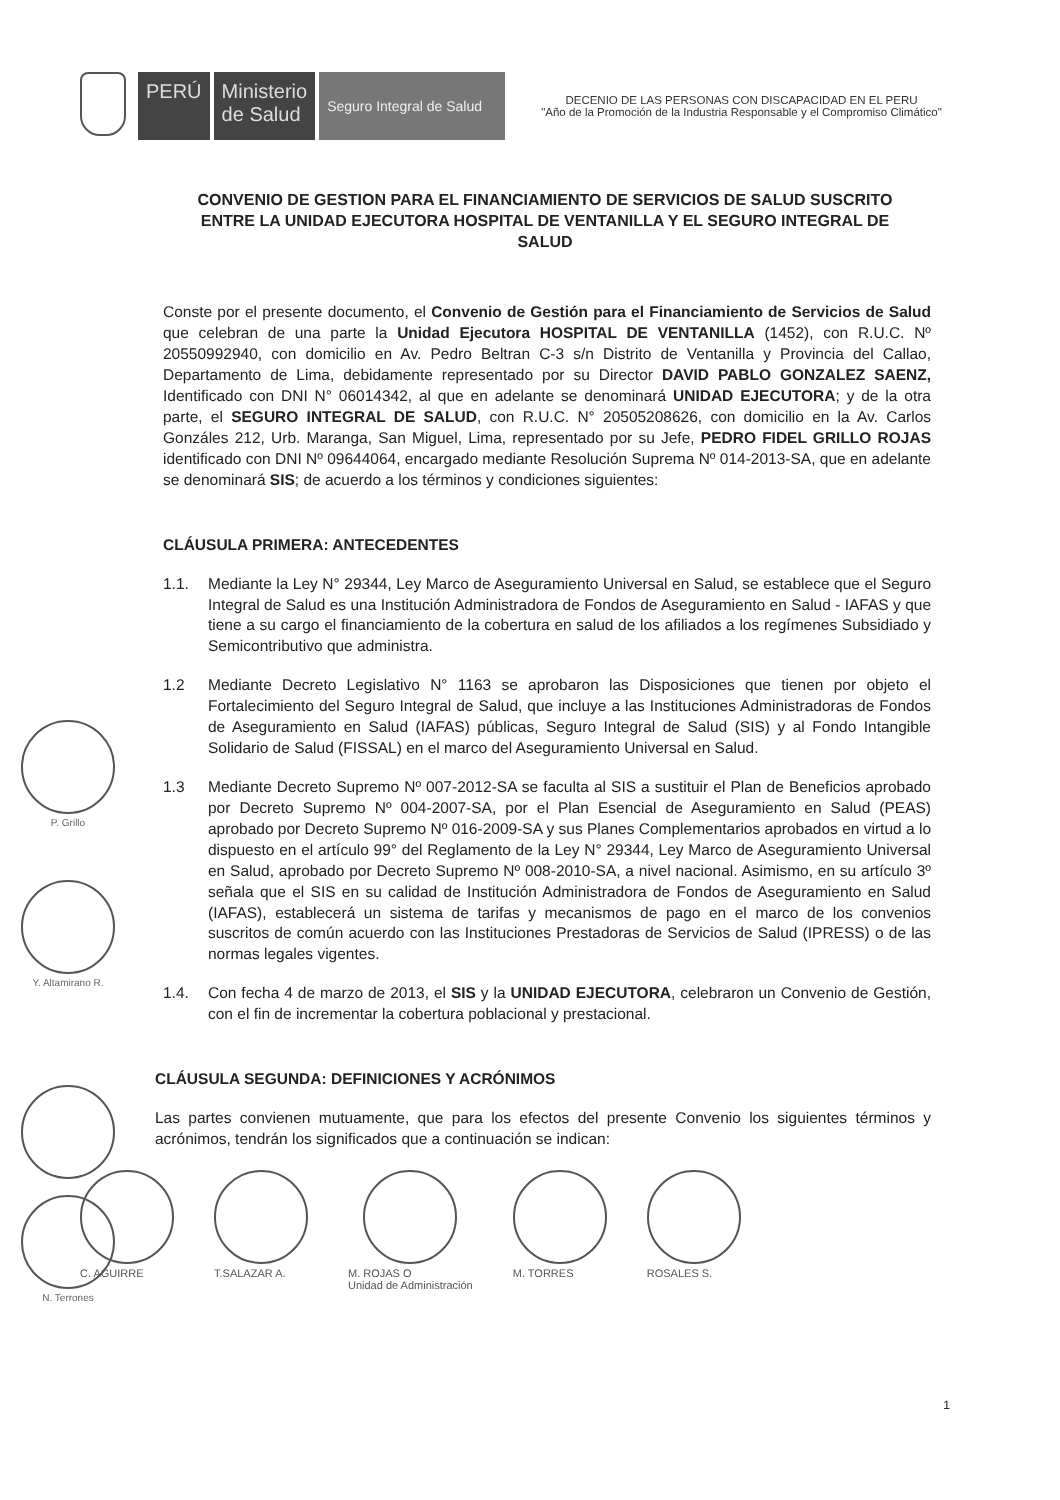PERÚ Ministerio
de Salud
Seguro Integral de Salud
DECENIO DE LAS PERSONAS CON DISCAPACIDAD EN EL PERU
"Año de la Promoción de la Industria Responsable y el Compromiso Climático"
CONVENIO DE GESTION PARA EL FINANCIAMIENTO DE SERVICIOS DE SALUD SUSCRITO ENTRE LA UNIDAD EJECUTORA HOSPITAL DE VENTANILLA Y EL SEGURO INTEGRAL DE SALUD
Conste por el presente documento, el Convenio de Gestión para el Financiamiento de Servicios de Salud que celebran de una parte la Unidad Ejecutora HOSPITAL DE VENTANILLA (1452), con R.U.C. Nº 20550992940, con domicilio en Av. Pedro Beltran C-3 s/n Distrito de Ventanilla y Provincia del Callao, Departamento de Lima, debidamente representado por su Director DAVID PABLO GONZALEZ SAENZ, Identificado con DNI N° 06014342, al que en adelante se denominará UNIDAD EJECUTORA; y de la otra parte, el SEGURO INTEGRAL DE SALUD, con R.U.C. N° 20505208626, con domicilio en la Av. Carlos Gonzáles 212, Urb. Maranga, San Miguel, Lima, representado por su Jefe, PEDRO FIDEL GRILLO ROJAS identificado con DNI Nº 09644064, encargado mediante Resolución Suprema Nº 014-2013-SA, que en adelante se denominará SIS; de acuerdo a los términos y condiciones siguientes:
CLÁUSULA PRIMERA: ANTECEDENTES
1.1. Mediante la Ley N° 29344, Ley Marco de Aseguramiento Universal en Salud, se establece que el Seguro Integral de Salud es una Institución Administradora de Fondos de Aseguramiento en Salud - IAFAS y que tiene a su cargo el financiamiento de la cobertura en salud de los afiliados a los regímenes Subsidiado y Semicontributivo que administra.
1.2 Mediante Decreto Legislativo N° 1163 se aprobaron las Disposiciones que tienen por objeto el Fortalecimiento del Seguro Integral de Salud, que incluye a las Instituciones Administradoras de Fondos de Aseguramiento en Salud (IAFAS) públicas, Seguro Integral de Salud (SIS) y al Fondo Intangible Solidario de Salud (FISSAL) en el marco del Aseguramiento Universal en Salud.
1.3 Mediante Decreto Supremo Nº 007-2012-SA se faculta al SIS a sustituir el Plan de Beneficios aprobado por Decreto Supremo Nº 004-2007-SA, por el Plan Esencial de Aseguramiento en Salud (PEAS) aprobado por Decreto Supremo Nº 016-2009-SA y sus Planes Complementarios aprobados en virtud a lo dispuesto en el artículo 99° del Reglamento de la Ley N° 29344, Ley Marco de Aseguramiento Universal en Salud, aprobado por Decreto Supremo Nº 008-2010-SA, a nivel nacional. Asimismo, en su artículo 3º señala que el SIS en su calidad de Institución Administradora de Fondos de Aseguramiento en Salud (IAFAS), establecerá un sistema de tarifas y mecanismos de pago en el marco de los convenios suscritos de común acuerdo con las Instituciones Prestadoras de Servicios de Salud (IPRESS) o de las normas legales vigentes.
1.4. Con fecha 4 de marzo de 2013, el SIS y la UNIDAD EJECUTORA, celebraron un Convenio de Gestión, con el fin de incrementar la cobertura poblacional y prestacional.
CLÁUSULA SEGUNDA: DEFINICIONES Y ACRÓNIMOS
Las partes convienen mutuamente, que para los efectos del presente Convenio los siguientes términos y acrónimos, tendrán los significados que a continuación se indican:
P. Grillo
Y. Altamirano R.
N. Terrones
C. AGUIRRE T.SALAZAR A. M. ROJAS O
Unidad de Administración
M. TORRES ROSALES S.
1